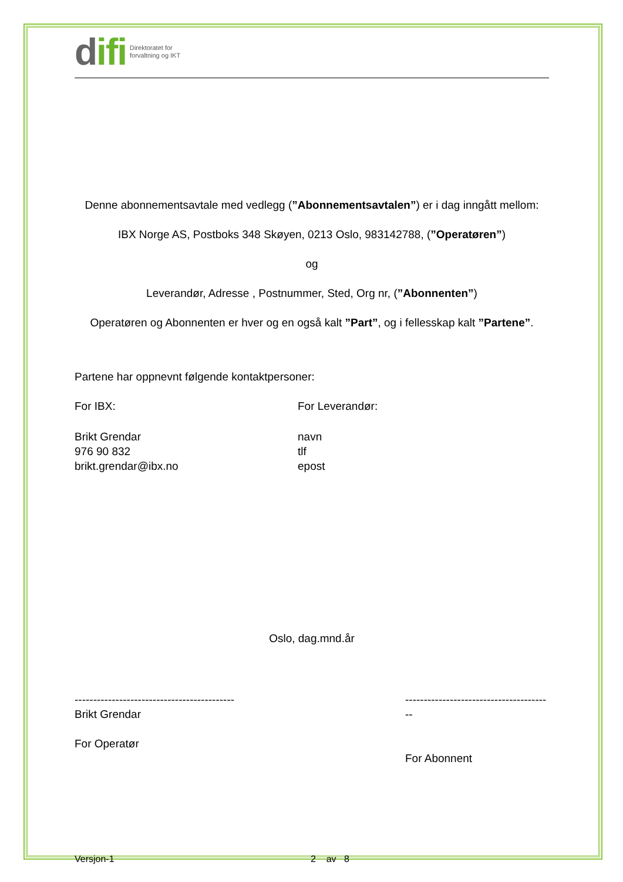difi Direktoratet for
forvaltning og IKT
Denne abonnementsavtale med vedlegg (”Abonnementsavtalen”) er i dag inngått mellom:
IBX Norge AS, Postboks 348 Skøyen, 0213 Oslo, 983142788, (”Operatøren”)
og
Leverandør, Adresse , Postnummer, Sted, Org nr, (”Abonnenten”)
Operatøren og Abonnenten er hver og en også kalt ”Part”, og i fellesskap kalt ”Partene”.
Partene har oppnevnt følgende kontaktpersoner:
For IBX: For Leverandør:
Brikt Grendar
976 90 832
brikt.grendar@ibx.no
navn
tlf
epost
Oslo, dag.mnd.år
-------------------------------------------
Brikt Grendar
For Operatør
----------------------------------------
For Abonnent
Versjon-1 2 av 8